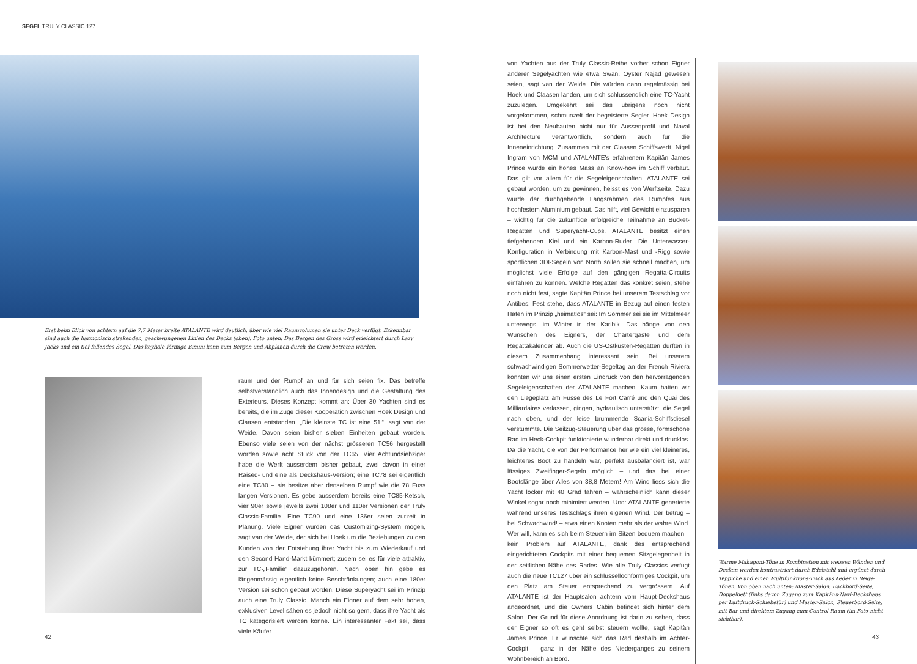SEGEL TRULY CLASSIC 127
Erst beim Blick von achtern auf die 7,7 Meter breite ATALANTE wird deutlich, über wie viel Raumvolumen sie unter Deck verfügt. Erkennbar sind auch die harmonisch strakenden, geschwungenen Linien des Decks (oben). Foto unten: Das Bergen des Gross wird erleichtert durch Lazy Jacks und ein tief fallendes Segel. Das keyhole-förmige Bimini kann zum Bergen und Abplanen durch die Crew betreten werden.
raum und der Rumpf an und für sich seien fix. Das betreffe selbstverständlich auch das Innendesign und die Gestaltung des Exterieurs. Dieses Konzept kommt an: Über 30 Yachten sind es bereits, die im Zuge dieser Kooperation zwischen Hoek Design und Claasen entstanden. „Die kleinste TC ist eine 51'“, sagt van der Weide. Davon seien bisher sieben Einheiten gebaut worden. Ebenso viele seien von der nächst grösseren TC56 hergestellt worden sowie acht Stück von der TC65. Vier Achtundsiebziger habe die Werft ausserdem bisher gebaut, zwei davon in einer Raised- und eine als Deckshaus-Version; eine TC78 sei eigentlich eine TC80 – sie besitze aber denselben Rumpf wie die 78 Fuss langen Versionen. Es gebe ausserdem bereits eine TC85-Ketsch, vier 90er sowie jeweils zwei 108er und 110er Versionen der Truly Classic-Familie. Eine TC90 und eine 136er seien zurzeit in Planung. Viele Eigner würden das Customizing-System mögen, sagt van der Weide, der sich bei Hoek um die Beziehungen zu den Kunden von der Entstehung ihrer Yacht bis zum Wiederkauf und den Second Hand-Markt kümmert; zudem sei es für viele attraktiv, zur TC-„Familie“ dazuzugehören. Nach oben hin gebe es längenmässig eigentlich keine Beschränkungen; auch eine 180er Version sei schon gebaut worden. Diese Superyacht sei im Prinzip auch eine Truly Classic. Manch ein Eigner auf dem sehr hohen, exklusiven Level sähen es jedoch nicht so gern, dass ihre Yacht als TC kategorisiert werden könne. Ein interessanter Fakt sei, dass viele Käufer
von Yachten aus der Truly Classic-Reihe vorher schon Eigner anderer Segelyachten wie etwa Swan, Oyster Najad gewesen seien, sagt van der Weide. Die würden dann regelmässig bei Hoek und Claasen landen, um sich schlussendlich eine TC-Yacht zuzulegen. Umgekehrt sei das übrigens noch nicht vorgekommen, schmunzelt der begeisterte Segler. Hoek Design ist bei den Neubauten nicht nur für Aussenprofil und Naval Architecture verantwortlich, sondern auch für die Inneneinrichtung. Zusammen mit der Claasen Schiffswerft, Nigel Ingram von MCM und ATALANTE's erfahrenem Kapitän James Prince wurde ein hohes Mass an Know-how im Schiff verbaut. Das gilt vor allem für die Segeleigenschaften. ATALANTE sei gebaut worden, um zu gewinnen, heisst es von Werftseite. Dazu wurde der durchgehende Längsrahmen des Rumpfes aus hochfestem Aluminium gebaut. Das hilft, viel Gewicht einzusparen – wichtig für die zukünftige erfolgreiche Teilnahme an Bucket-Regatten und Superyacht-Cups. ATALANTE besitzt einen tiefgehenden Kiel und ein Karbon-Ruder. Die Unterwasser-Konfiguration in Verbindung mit Karbon-Mast und -Rigg sowie sportlichen 3DI-Segeln von North sollen sie schnell machen, um möglichst viele Erfolge auf den gängigen Regatta-Circuits einfahren zu können. Welche Regatten das konkret seien, stehe noch nicht fest, sagte Kapitän Prince bei unserem Testschlag vor Antibes. Fest stehe, dass ATALANTE in Bezug auf einen festen Hafen im Prinzip „heimatlos“ sei: Im Sommer sei sie im Mittelmeer unterwegs, im Winter in der Karibik. Das hänge von den Wünschen des Eigners, der Chartergäste und dem Regattakalender ab. Auch die US-Ostküsten-Regatten dürften in diesem Zusammenhang interessant sein. Bei unserem schwachwindigen Sommerwetter-Segeltag an der French Riviera konnten wir uns einen ersten Eindruck von den hervorragenden Segeleigenschaften der ATALANTE machen. Kaum hatten wir den Liegeplatz am Fusse des Le Fort Carré und den Quai des Milliardaires verlassen, gingen, hydraulisch unterstützt, die Segel nach oben, und der leise brummende Scania-Schiffsdiesel verstummte. Die Seilzug-Steuerung über das grosse, formschöne Rad im Heck-Cockpit funktionierte wunderbar direkt und drucklos. Da die Yacht, die von der Performance her wie ein viel kleineres, leichteres Boot zu handeln war, perfekt ausbalanciert ist, war lässiges Zweifinger-Segeln möglich – und das bei einer Bootslänge über Alles von 38,8 Metern! Am Wind liess sich die Yacht locker mit 40 Grad fahren – wahrscheinlich kann dieser Winkel sogar noch minimiert werden. Und: ATALANTE generierte während unseres Testschlags ihren eigenen Wind. Der betrug – bei Schwachwind! – etwa einen Knoten mehr als der wahre Wind. Wer will, kann es sich beim Steuern im Sitzen bequem machen – kein Problem auf ATALANTE, dank des entsprechend eingerichteten Cockpits mit einer bequemen Sitzgelegenheit in der seitlichen Nähe des Rades. Wie alle Truly Classics verfügt auch die neue TC127 über ein schlüssellochförmiges Cockpit, um den Platz am Steuer entsprechend zu vergrössern. Auf ATALANTE ist der Hauptsalon achtern vom Haupt-Deckshaus angeordnet, und die Owners Cabin befindet sich hinter dem Salon. Der Grund für diese Anordnung ist darin zu sehen, dass der Eigner so oft es geht selbst steuern wollte, sagt Kapitän James Prince. Er wünschte sich das Rad deshalb im Achter-Cockpit – ganz in der Nähe des Niederganges zu seinem Wohnbereich an Bord.
Warme Mahagoni-Töne in Kombination mit weissen Wänden und Decken werden kontrastriert durch Edelstahl und ergänzt durch Teppiche und einen Multifunktions-Tisch aus Leder in Beige-Tönen. Von oben nach unten: Master-Salon, Backbord-Seite, Doppelbett (links davon Zugang zum Kapitäns-Navi-Deckshaus per Luftdruck-Schiebetür) und Master-Salon, Steuerbord-Seite, mit Bar und direktem Zugang zum Control-Raum (im Foto nicht sichtbar).
42 43